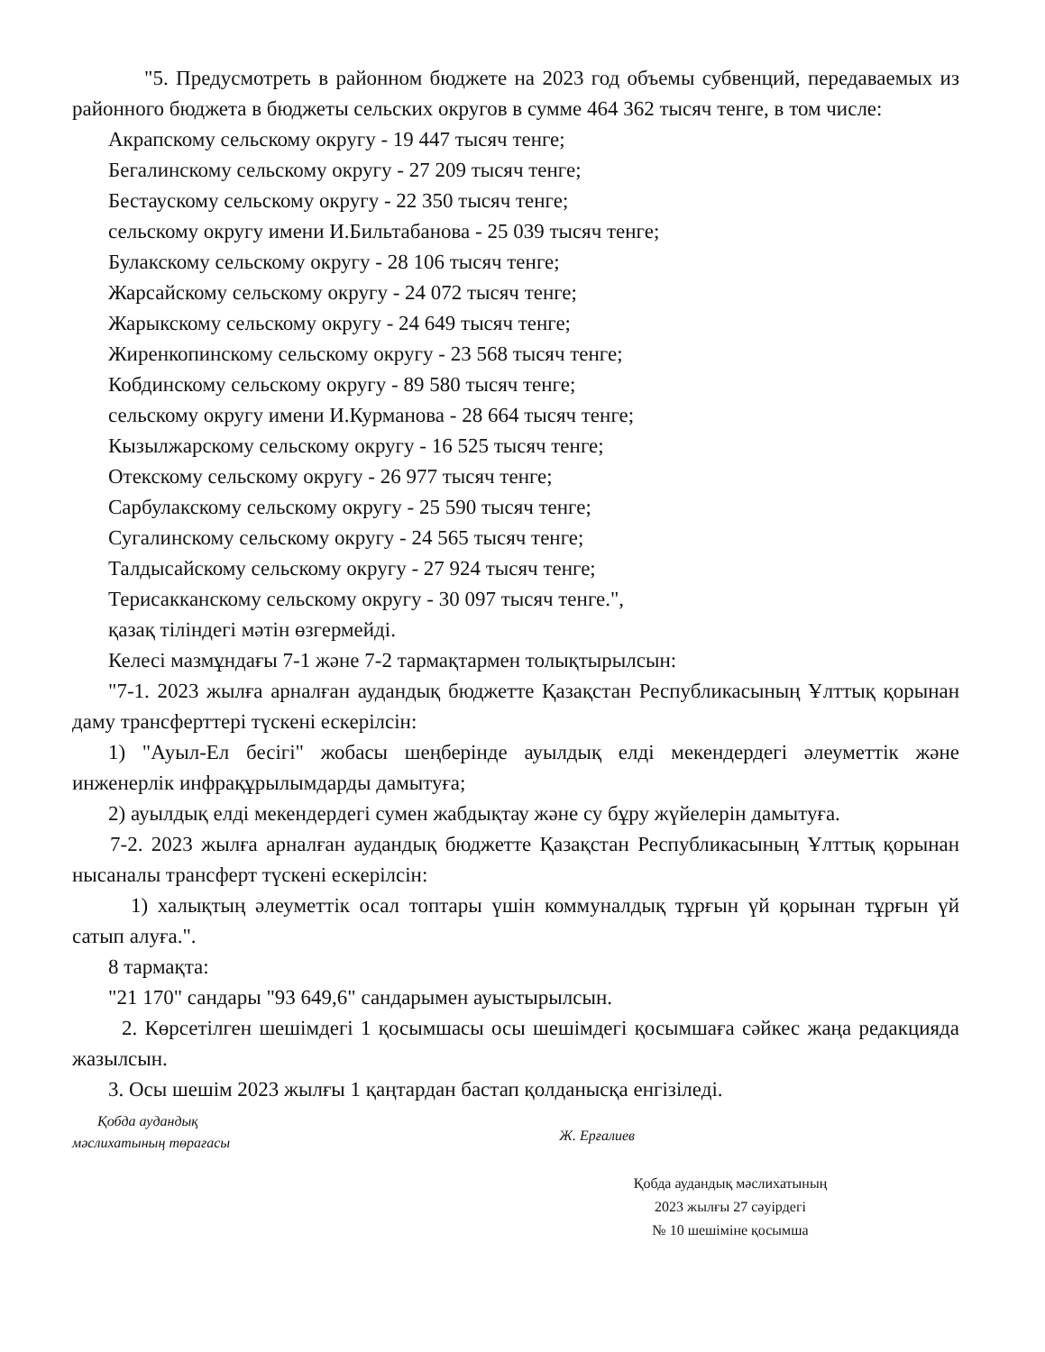"5. Предусмотреть в районном бюджете на 2023 год объемы субвенций, передаваемых из районного бюджета в бюджеты сельских округов в сумме 464 362 тысяч тенге, в том числе:
Акрапскому сельскому округу - 19 447 тысяч тенге;
Бегалинскому сельскому округу - 27 209 тысяч тенге;
Бестаускому сельскому округу - 22 350 тысяч тенге;
сельскому округу имени И.Бильтабанова - 25 039 тысяч тенге;
Булакскому сельскому округу - 28 106 тысяч тенге;
Жарсайскому сельскому округу - 24 072 тысяч тенге;
Жарыкскому сельскому округу - 24 649 тысяч тенге;
Жиренкопинскому сельскому округу - 23 568 тысяч тенге;
Кобдинскому сельскому округу - 89 580 тысяч тенге;
сельскому округу имени И.Курманова - 28 664 тысяч тенге;
Кызылжарскому сельскому округу - 16 525 тысяч тенге;
Отекскому сельскому округу - 26 977 тысяч тенге;
Сарбулакскому сельскому округу - 25 590 тысяч тенге;
Сугалинскому сельскому округу - 24 565 тысяч тенге;
Талдысайскому сельскому округу - 27 924 тысяч тенге;
Терисакканскому сельскому округу - 30 097 тысяч тенге.",
қазақ тіліндегі мәтін өзгермейді.
Келесі мазмұндағы 7-1 және 7-2 тармақтармен толықтырылсын:
"7-1. 2023 жылға арналған аудандық бюджетте Қазақстан Республикасының Ұлттық қорынан даму трансферттері түскені ескерілсін:
1) "Ауыл-Ел бесігі" жобасы шеңберінде ауылдық елді мекендердегі әлеуметтік және инженерлік инфрақұрылымдарды дамытуға;
2) ауылдық елді мекендердегі сумен жабдықтау және су бұру жүйелерін дамытуға.
7-2. 2023 жылға арналған аудандық бюджетте Қазақстан Республикасының Ұлттық қорынан нысаналы трансферт түскені ескерілсін:
1) халықтың әлеуметтік осал топтары үшін коммуналдық тұрғын үй қорынан тұрғын үй сатып алуға.".
8 тармақта:
"21 170" сандары "93 649,6" сандарымен ауыстырылсын.
2. Көрсетілген шешімдегі 1 қосымшасы осы шешімдегі қосымшаға сәйкес жаңа редакцияда жазылсын.
3. Осы шешім 2023 жылғы 1 қаңтардан бастап қолданысқа енгізіледі.
Қобда аудандық
мәслихатының төрағасы
Ж. Ерғалиев
Қобда аудандық мәслихатының
2023 жылғы 27 сәуірдегі
№ 10 шешіміне қосымша